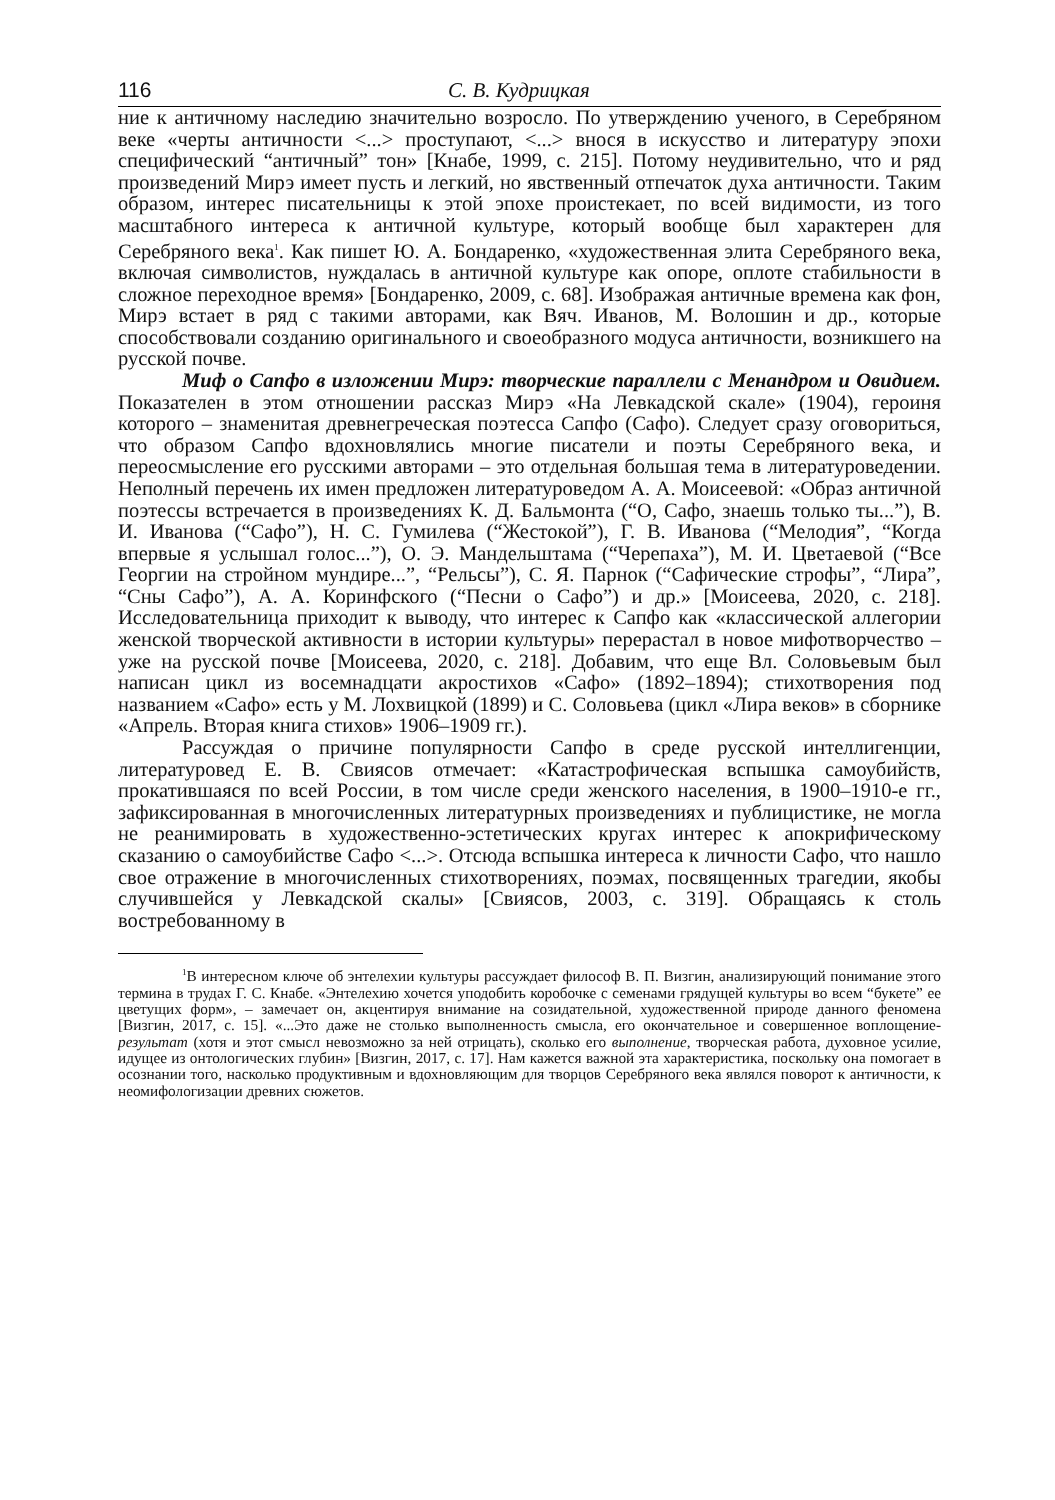116 С. В. Кудрицкая
ние к античному наследию значительно возросло. По утверждению ученого, в Серебряном веке «черты античности <...> проступают, <...> внося в искусство и литературу эпохи специфический “античный” тон» [Кнабе, 1999, с. 215]. Потому неудивительно, что и ряд произведений Мирэ имеет пусть и легкий, но явственный отпечаток духа античности. Таким образом, интерес писательницы к этой эпохе проистекает, по всей видимости, из того масштабного интереса к античной культуре, который вообще был характерен для Серебряного века<sup>1</sup>. Как пишет Ю. А. Бондаренко, «художественная элита Серебряного века, включая символистов, нуждалась в античной культуре как опоре, оплоте стабильности в сложное переходное время» [Бондаренко, 2009, с. 68]. Изображая античные времена как фон, Мирэ встает в ряд с такими авторами, как Вяч. Иванов, М. Волошин и др., которые способствовали созданию оригинального и своеобразного модуса античности, возникшего на русской почве.
Миф о Сапфо в изложении Мирэ: творческие параллели с Менандром и Овидием. Показателен в этом отношении рассказ Мирэ «На Левкадской скале» (1904), героиня которого – знаменитая древнегреческая поэтесса Сапфо (Сафо). Следует сразу оговориться, что образом Сапфо вдохновлялись многие писатели и поэты Серебряного века, и переосмысление его русскими авторами – это отдельная большая тема в литературоведении. Неполный перечень их имен предложен литературоведом А. А. Моисеевой: «Образ античной поэтессы встречается в произведениях К. Д. Бальмонта (“О, Сафо, знаешь только ты...”), В. И. Иванова (“Сафо”), Н. С. Гумилева (“Жестокой”), Г. В. Иванова (“Мелодия”, “Когда впервые я услышал голос...”), О. Э. Мандельштама (“Черепаха”), М. И. Цветаевой (“Все Георгии на стройном мундире...”, “Рельсы”), С. Я. Парнок (“Сафические строфы”, “Лира”, “Сны Сафо”), А. А. Коринфского (“Песни о Сафо”) и др.» [Моисеева, 2020, с. 218]. Исследовательница приходит к выводу, что интерес к Сапфо как «классической аллегории женской творческой активности в истории культуры» перерастал в новое мифотворчество – уже на русской почве [Моисеева, 2020, с. 218]. Добавим, что еще Вл. Соловьевым был написан цикл из восемнадцати акростихов «Сафо» (1892–1894); стихотворения под названием «Сафо» есть у М. Лохвицкой (1899) и С. Соловьева (цикл «Лира веков» в сборнике «Апрель. Вторая книга стихов» 1906–1909 гг.).
Рассуждая о причине популярности Сапфо в среде русской интеллигенции, литературовед Е. В. Свиясов отмечает: «Катастрофическая вспышка самоубийств, прокатившаяся по всей России, в том числе среди женского населения, в 1900–1910-е гг., зафиксированная в многочисленных литературных произведениях и публицистике, не могла не реанимировать в художественно-эстетических кругах интерес к апокрифическому сказанию о самоубийстве Сафо <...>. Отсюда вспышка интереса к личности Сафо, что нашло свое отражение в многочисленных стихотворениях, поэмах, посвященных трагедии, якобы случившейся у Левкадской скалы» [Свиясов, 2003, с. 319]. Обращаясь к столь востребованному в
<sup>1</sup> В интересном ключе об энтелехии культуры рассуждает философ В. П. Визгин, анализирующий понимание этого термина в трудах Г. С. Кнабе. «Энтелехию хочется уподобить коробочке с семенами грядущей культуры во всем “букете” ее цветущих форм», – замечает он, акцентируя внимание на созидательной, художественной природе данного феномена [Визгин, 2017, с. 15]. «...Это даже не столько выполненность смысла, его окончательное и совершенное воплощение-результат (хотя и этот смысл невозможно за ней отрицать), сколько его выполнение, творческая работа, духовное усилие, идущее из онтологических глубин» [Визгин, 2017, с. 17]. Нам кажется важной эта характеристика, поскольку она помогает в осознании того, насколько продуктивным и вдохновляющим для творцов Серебряного века являлся поворот к античности, к неомифологизации древних сюжетов.